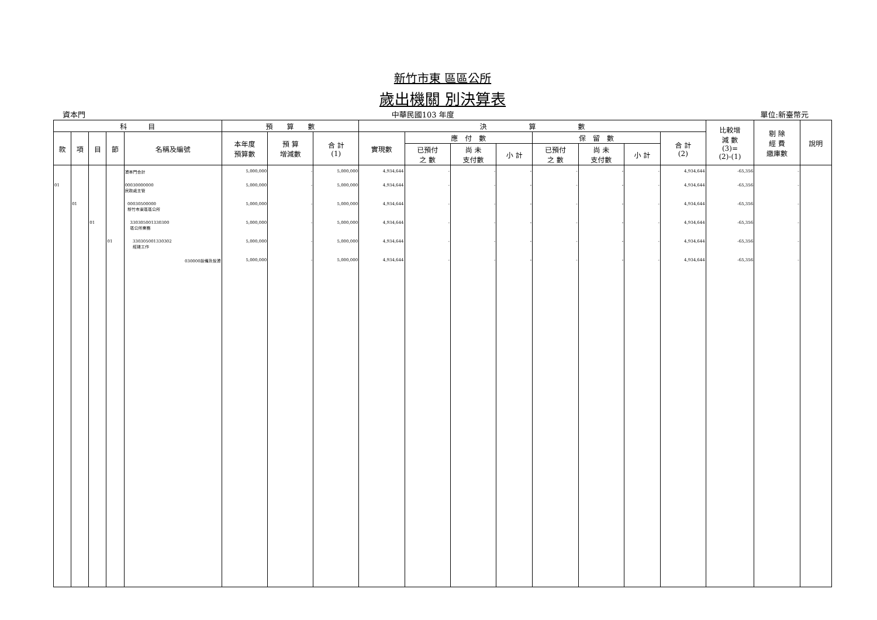新竹市東 區區公所
歲出機關 別決算表
資本門 中華民國103 年度 單位:新臺幣元
| 科 目 | | | | | 預 算 數 | | | 決 算 數 | | | | | | | | 比較增 減 數 (3)= (2)-(1) | 剔 除 經 費 繳庫數 | 說明 |
| --- | --- | --- | --- | --- | --- | --- | --- | --- | --- | --- | --- | --- | --- | --- | --- | --- | --- | --- |
| 款 | 項 | 目 | 節 | 名稱及編號 | 本年度 預算數 | 預 算 增減數 | 合 計 (1) | 實現數 | 應 付 數 | | | 保 留 數 | | | 合 計 (2) | | | |
| | | | | | | | | | 已預付 之 數 | 尚 未 支付數 | 小 計 | 已預付 之 數 | 尚 未 支付數 | 小 計 | | | | |
| | | | | 資本門合計 | 5,000,000 | - | 5,000,000 | 4,934,644 | - | - | - | - | - | - | 4,934,644 | -65,356 | - | |
| 01 | | | | 00030000000 民政處主管 | 5,000,000 | - | 5,000,000 | 4,934,644 | - | - | - | - | - | - | 4,934,644 | -65,356 | - | |
| | 01 | | | 00030500000 新竹市東區區公所 | 5,000,000 | - | 5,000,000 | 4,934,644 | - | - | - | - | - | - | 4,934,644 | -65,356 | - | |
| | | 01 | | 330305001330300 區公所業務 | 5,000,000 | - | 5,000,000 | 4,934,644 | - | - | - | - | - | - | 4,934,644 | -65,356 | - | |
| | | | 01 | 330305001330302 經建工作 | 5,000,000 | - | 5,000,000 | 4,934,644 | - | - | - | - | - | - | 4,934,644 | -65,356 | - | |
| | | | | 030000設備及投資 | 5,000,000 | - | 5,000,000 | 4,934,644 | - | - | - | - | - | - | 4,934,644 | -65,356 | - | |